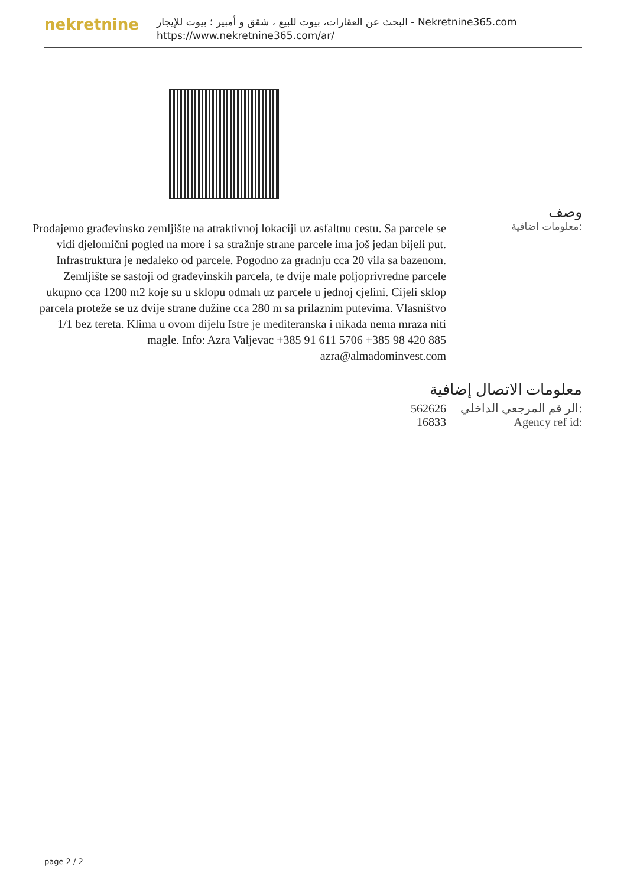nekretnine
البحث عن العقارات، بيوت للبيع ، شقق و أمبير ؛ بيوت للإيجار - Nekretnine365.com
https://www.nekretnine365.com/ar/
Prodajemo građevinsko zemljište na atraktivnoj lokaciji uz asfaltnu cestu. Sa parcele se vidi djelomični pogled na more i sa stražnje strane parcele ima još jedan bijeli put. Infrastruktura je nedaleko od parcele. Pogodno za gradnju cca 20 vila sa bazenom. Zemljište se sastoji od građevinskih parcela, te dvije male poljoprivredne parcele ukupno cca 1200 m2 koje su u sklopu odmah uz parcele u jednoj cjelini. Cijeli sklop parcela proteže se uz dvije strane dužine cca 280 m sa prilaznim putevima. Vlasništvo 1/1 bez tereta. Klima u ovom dijelu Istre je mediteranska i nikada nema mraza niti magle. Info: Azra Valjevac +385 91 611 5706 +385 98 420 885 azra@almadominvest.com
وصف
معلومات اضافية:
معلومات الاتصال إضافية
| 562626 | الر قم المرجعي الداخلي: |
| 16833 | Agency ref id: |
page 2 / 2